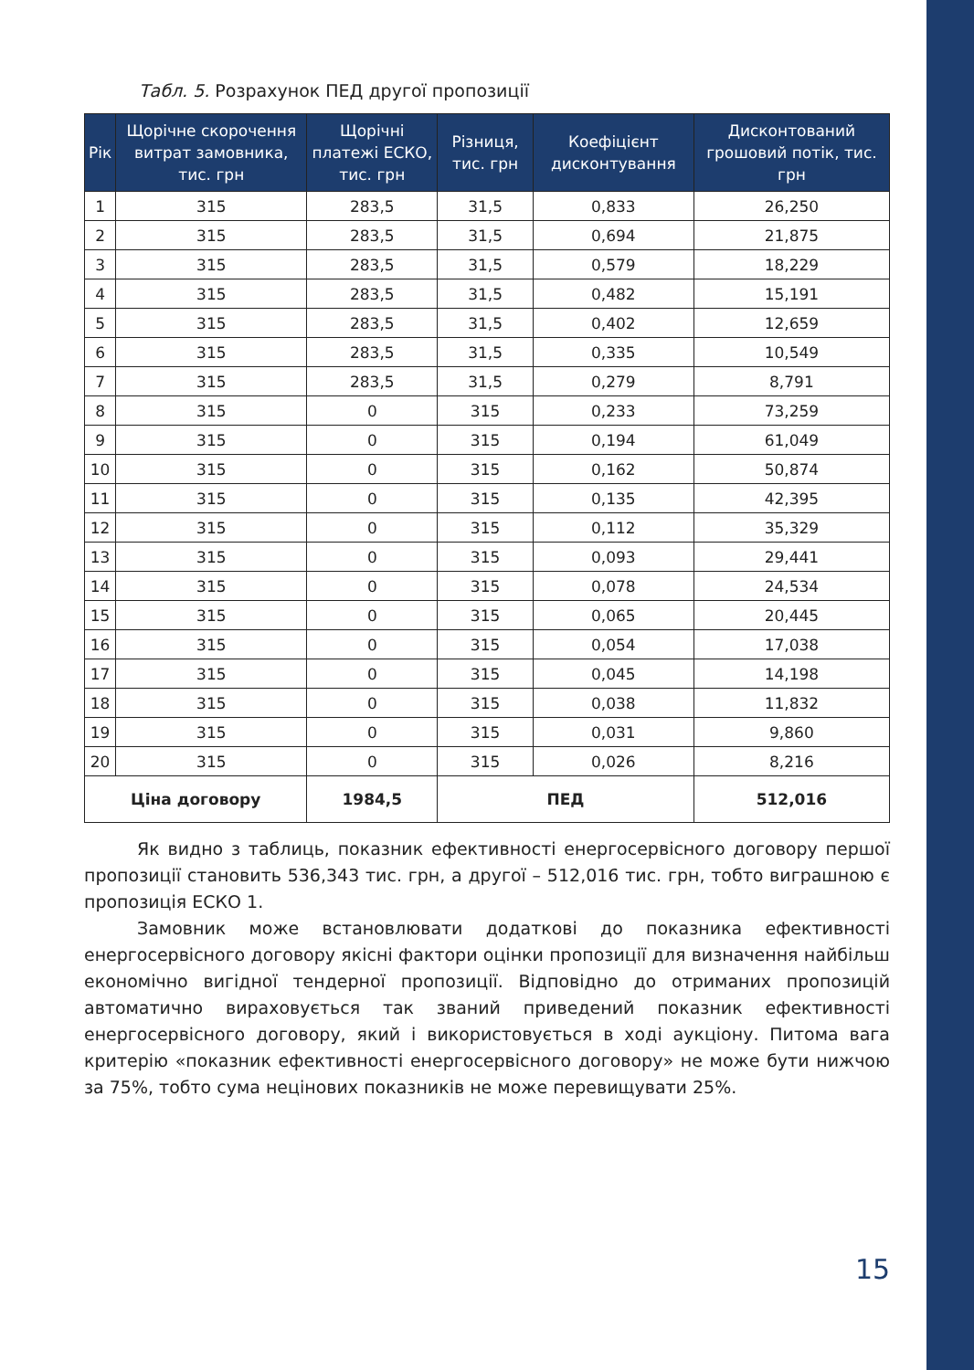Табл. 5. Розрахунок ПЕД другої пропозиції
| Рік | Щорічне скорочення витрат замовника, тис. грн | Щорічні платежі ЕСКО, тис. грн | Різниця, тис. грн | Коефіцієнт дисконтування | Дисконтований грошовий потік, тис. грн |
| --- | --- | --- | --- | --- | --- |
| 1 | 315 | 283,5 | 31,5 | 0,833 | 26,250 |
| 2 | 315 | 283,5 | 31,5 | 0,694 | 21,875 |
| 3 | 315 | 283,5 | 31,5 | 0,579 | 18,229 |
| 4 | 315 | 283,5 | 31,5 | 0,482 | 15,191 |
| 5 | 315 | 283,5 | 31,5 | 0,402 | 12,659 |
| 6 | 315 | 283,5 | 31,5 | 0,335 | 10,549 |
| 7 | 315 | 283,5 | 31,5 | 0,279 | 8,791 |
| 8 | 315 | 0 | 315 | 0,233 | 73,259 |
| 9 | 315 | 0 | 315 | 0,194 | 61,049 |
| 10 | 315 | 0 | 315 | 0,162 | 50,874 |
| 11 | 315 | 0 | 315 | 0,135 | 42,395 |
| 12 | 315 | 0 | 315 | 0,112 | 35,329 |
| 13 | 315 | 0 | 315 | 0,093 | 29,441 |
| 14 | 315 | 0 | 315 | 0,078 | 24,534 |
| 15 | 315 | 0 | 315 | 0,065 | 20,445 |
| 16 | 315 | 0 | 315 | 0,054 | 17,038 |
| 17 | 315 | 0 | 315 | 0,045 | 14,198 |
| 18 | 315 | 0 | 315 | 0,038 | 11,832 |
| 19 | 315 | 0 | 315 | 0,031 | 9,860 |
| 20 | 315 | 0 | 315 | 0,026 | 8,216 |
| Ціна договору | | 1984,5 | ПЕД | | 512,016 |
Як видно з таблиць, показник ефективності енергосервісного договору першої пропозиції становить 536,343 тис. грн, а другої – 512,016 тис. грн, тобто виграшною є пропозиція ЕСКО 1.
Замовник може встановлювати додаткові до показника ефективності енергосервісного договору якісні фактори оцінки пропозиції для визначення найбільш економічно вигідної тендерної пропозиції. Відповідно до отриманих пропозицій автоматично вираховується так званий приведений показник ефективності енергосервісного договору, який і використовується в ході аукціону. Питома вага критерію «показник ефективності енергосервісного договору» не може бути нижчою за 75%, тобто сума нецінових показників не може перевищувати 25%.
15